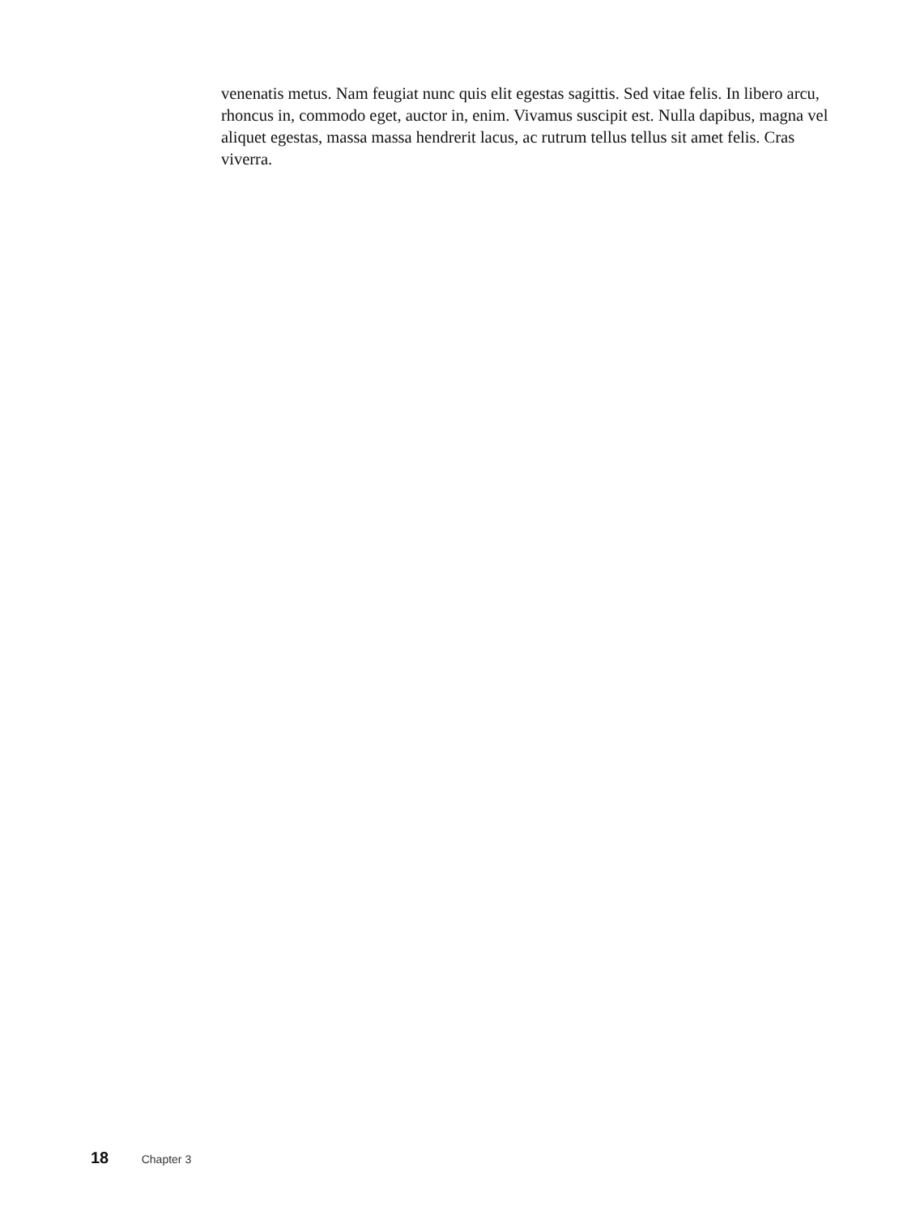venenatis metus. Nam feugiat nunc quis elit egestas sagittis. Sed vitae felis. In libero arcu, rhoncus in, commodo eget, auctor in, enim. Vivamus suscipit est. Nulla dapibus, magna vel aliquet egestas, massa massa hendrerit lacus, ac rutrum tellus tellus sit amet felis. Cras viverra.
18 Chapter 3